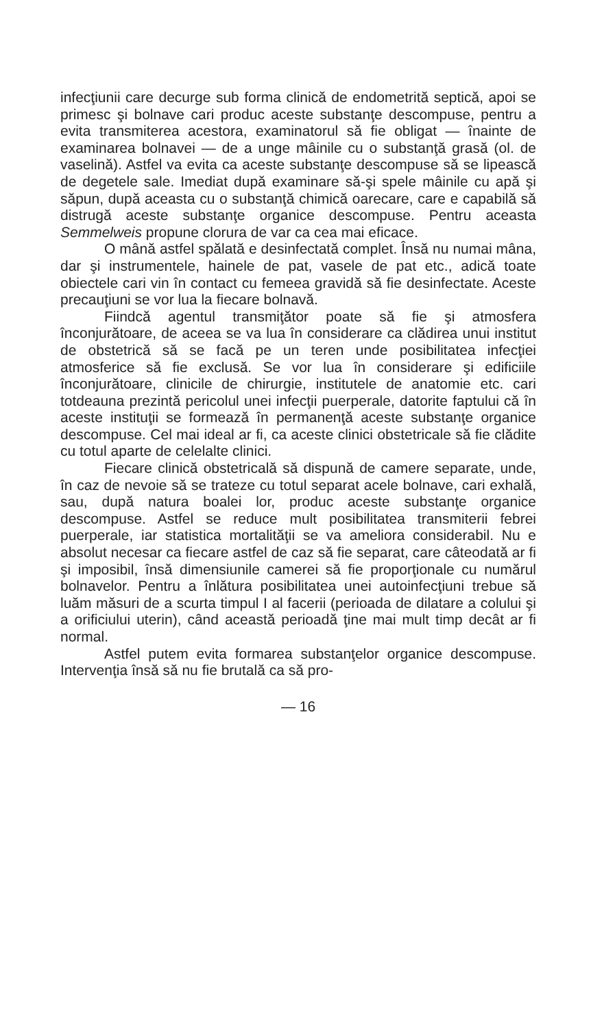infecţiunii care decurge sub forma clinică de endometrită septică, apoi se primesc şi bolnave cari produc aceste substanţe descompuse, pentru a evita transmiterea acestora, examinatorul să fie obligat — înainte de examinarea bolnavei — de a unge mâinile cu o substanţă grasă (ol. de vaselină). Astfel va evita ca aceste substanţe descompuse să se lipească de degetele sale. Imediat după examinare să-şi spele mâinile cu apă şi săpun, după aceasta cu o substanţă chimică oarecare, care e capabilă să distrugă aceste substanţe organice descompuse. Pentru aceasta Semmelweis propune clorura de var ca cea mai eficace.
O mână astfel spălată e desinfectată complet. Însă nu numai mâna, dar şi instrumentele, hainele de pat, vasele de pat etc., adică toate obiectele cari vin în contact cu femeea gravidă să fie desinfectate. Aceste precauţiuni se vor lua la fiecare bolnavă.
Fiindcă agentul transmiţător poate să fie şi atmosfera înconjurătoare, de aceea se va lua în considerare ca clădirea unui institut de obstetrică să se facă pe un teren unde posibilitatea infecţiei atmosferice să fie exclusă. Se vor lua în considerare şi edificiile înconjurătoare, clinicile de chirurgie, institutele de anatomie etc. cari totdeauna prezintă pericolul unei infecţii puerperale, datorite faptului că în aceste instituţii se formează în permanenţă aceste substanţe organice descompuse. Cel mai ideal ar fi, ca aceste clinici obstetricale să fie clădite cu totul aparte de celelalte clinici.
Fiecare clinică obstetricală să dispună de camere separate, unde, în caz de nevoie să se trateze cu totul separat acele bolnave, cari exhală, sau, după natura boalei lor, produc aceste substanţe organice descompuse. Astfel se reduce mult posibilitatea transmiterii febrei puerperale, iar statistica mortalităţii se va ameliora considerabil. Nu e absolut necesar ca fiecare astfel de caz să fie separat, care câteodată ar fi şi imposibil, însă dimensiunile camerei să fie proporţionale cu numărul bolnavelor. Pentru a înlătura posibilitatea unei autoinfecţiuni trebue să luăm măsuri de a scurta timpul I al facerii (perioada de dilatare a colului şi a orificiului uterin), când această perioadă ţine mai mult timp decât ar fi normal.
Astfel putem evita formarea substanţelor organice descompuse. Intervenţia însă să nu fie brutală ca să pro-
— 16